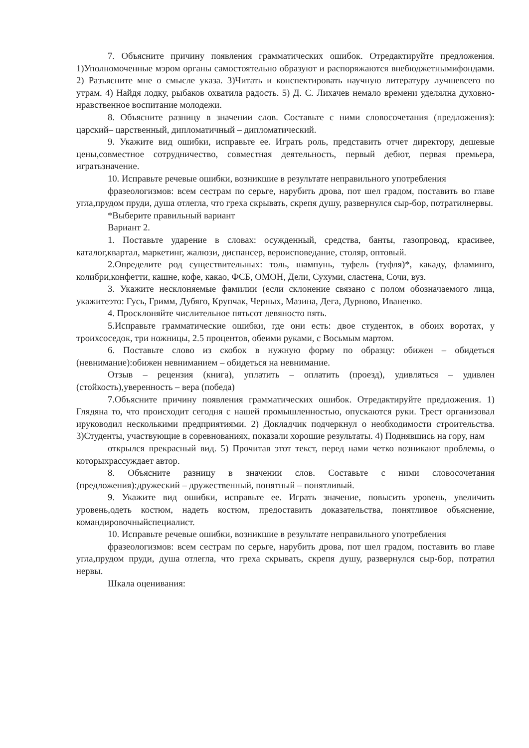7. Объясните причину появления грамматических ошибок. Отредактируйте предложения. 1)Уполномоченные мэром органы самостоятельно образуют и распоряжаются внебюджетнымифондами. 2) Разъясните мне о смысле указа. 3)Читать и конспектировать научную литературу лучшевсего по утрам. 4) Найдя лодку, рыбаков охватила радость. 5) Д. С. Лихачев немало времени уделялна духовно-нравственное воспитание молодежи.
8. Объясните разницу в значении слов. Составьте с ними словосочетания (предложения): царский– царственный, дипломатичный – дипломатический.
9. Укажите вид ошибки, исправьте ее. Играть роль, представить отчет директору, дешевые цены,совместное сотрудничество, совместная деятельность, первый дебют, первая премьера, игратьзначение.
10. Исправьте речевые ошибки, возникшие в результате неправильного употребления
фразеологизмов: всем сестрам по серьге, нарубить дрова, пот шел градом, поставить во главе угла,прудом пруди, душа отлегла, что греха скрывать, скрепя душу, развернулся сыр-бор, потратилнервы.
*Выберите правильный вариант
Вариант 2.
1. Поставьте ударение в словах: осужденный, средства, банты, газопровод, красивее, каталог,квартал, маркетинг, жалюзи, диспансер, вероисповедание, столяр, оптовый.
2.Определите род существительных: толь, шампунь, туфель (туфля)*, какаду, фламинго, колибри,конфетти, кашне, кофе, какао, ФСБ, ОМОН, Дели, Сухуми, сластена, Сочи, вуз.
3. Укажите несклоняемые фамилии (если склонение связано с полом обозначаемого лица, укажитеэто: Гусь, Гримм, Дубяго, Крупчак, Черных, Мазина, Дега, Дурново, Иваненко.
4. Просклоняйте числительное пятьсот девяносто пять.
5.Исправьте грамматические ошибки, где они есть: двое студенток, в обоих воротах, у троихсоседок, три ножницы, 2.5 процентов, обеими руками, с Восьмым мартом.
6. Поставьте слово из скобок в нужную форму по образцу: обижен – обидеться (невнимание):обижен невниманием – обидеться на невнимание.
Отзыв – рецензия (книга), уплатить – оплатить (проезд), удивляться – удивлен (стойкость),уверенность – вера (победа)
7.Объясните причину появления грамматических ошибок. Отредактируйте предложения. 1) Глядяна то, что происходит сегодня с нашей промышленностью, опускаются руки. Трест организовал ируководил несколькими предприятиями. 2) Докладчик подчеркнул о необходимости строительства. 3)Студенты, участвующие в соревнованиях, показали хорошие результаты. 4) Поднявшись на гору, нам
открылся прекрасный вид. 5) Прочитав этот текст, перед нами четко возникают проблемы, о которыхрассуждает автор.
8. Объясните разницу в значении слов. Составьте с ними словосочетания (предложения):дружеский – дружественный, понятный – понятливый.
9. Укажите вид ошибки, исправьте ее. Играть значение, повысить уровень, увеличить уровень,одеть костюм, надеть костюм, предоставить доказательства, понятливое объяснение, командировочныйспециалист.
10. Исправьте речевые ошибки, возникшие в результате неправильного употребления
фразеологизмов: всем сестрам по серьге, нарубить дрова, пот шел градом, поставить во главе угла,прудом пруди, душа отлегла, что греха скрывать, скрепя душу, развернулся сыр-бор, потратил нервы.
Шкала оценивания: